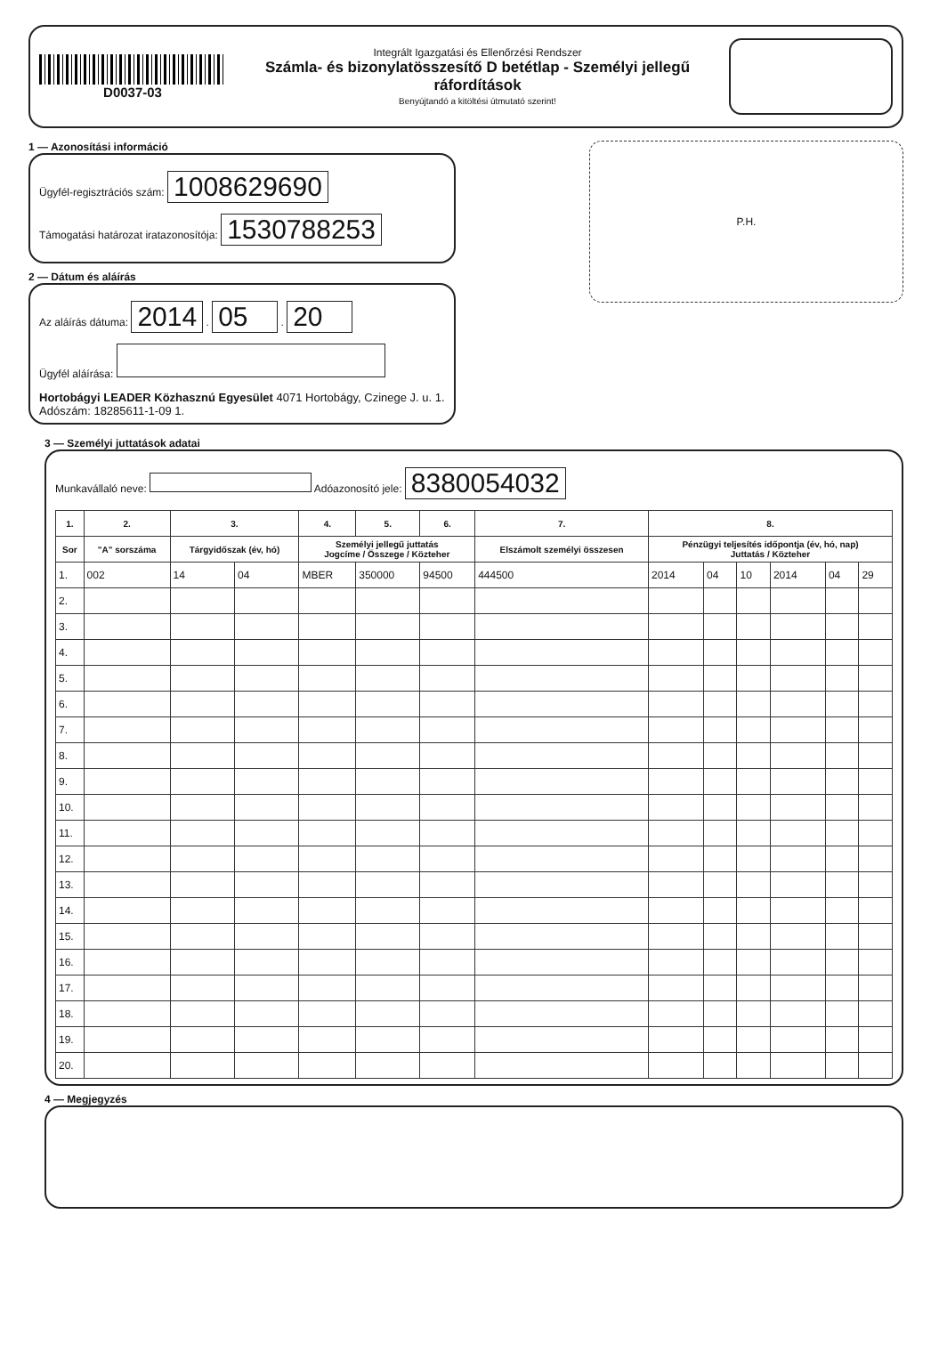D0037-03
Integrált Igazgatási és Ellenőrzési Rendszer
Számla- és bizonylatösszesítő D betétlap - Személyi jellegű ráfordítások
Benyújtandó a kitöltési útmutató szerint!
1 — Azonosítási információ
Ügyfél-regisztrációs szám: 1008629690
Támogatási határozat iratazonosítója: 1530788253
2 — Dátum és aláírás
Az aláírás dátuma: 2014 . 05 . 20
Ügyfél aláírása:
Hortobágyi LEADER Közhasznú Egyesület 4071 Hortobágy, Czinege J. u. 1. Adószám: 18285611-1-09 1.
P.H.
3 — Személyi juttatások adatai
Munkavállaló neve: Adóazonosító jele: 8380054032
| 1. | 2. | 3. | | 4. | 5. | 6. | 7. | 8. | | | | | |
| --- | --- | --- | --- | --- | --- | --- | --- | --- | --- | --- | --- | --- | --- |
| Sor | "A" sorszáma | Tárgyidőszak (év, hó) | | Személyi jellegű juttatás Jogcíme / Összege / Közteher | | | Elszámolt személyi összesen | Pénzügyi teljesítés időpontja (év, hó, nap) Juttatás / Közteher | | | | | |
| 1. | 002 | 14 | 04 | MBER | 350000 | 94500 | 444500 | 2014 | 04 | 10 | 2014 | 04 | 29 |
| 2. | | | | | | | | | | | | | |
| 3. | | | | | | | | | | | | | |
| 4. | | | | | | | | | | | | | |
| 5. | | | | | | | | | | | | | |
| 6. | | | | | | | | | | | | | |
| 7. | | | | | | | | | | | | | |
| 8. | | | | | | | | | | | | | |
| 9. | | | | | | | | | | | | | |
| 10. | | | | | | | | | | | | | |
| 11. | | | | | | | | | | | | | |
| 12. | | | | | | | | | | | | | |
| 13. | | | | | | | | | | | | | |
| 14. | | | | | | | | | | | | | |
| 15. | | | | | | | | | | | | | |
| 16. | | | | | | | | | | | | | |
| 17. | | | | | | | | | | | | | |
| 18. | | | | | | | | | | | | | |
| 19. | | | | | | | | | | | | | |
| 20. | | | | | | | | | | | | | |
4 — Megjegyzés